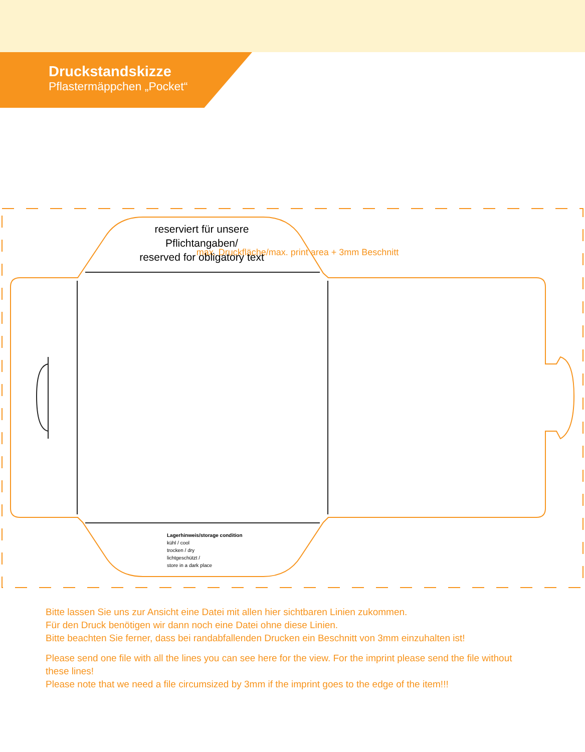Druckstandskizze
Pflastermäppchen „Pocket“
max. Druckfläche/max. print area + 3mm Beschnitt
reserviert für unsere Pflichtangaben/
reserved for obligatory text
Lagerhinweis/storage condition
kühl / cool
trocken / dry
lichtgeschützt /
store in a dark place
Bitte lassen Sie uns zur Ansicht eine Datei mit allen hier sichtbaren Linien zukommen.
Für den Druck benötigen wir dann noch eine Datei ohne diese Linien.
Bitte beachten Sie ferner, dass bei randabfallenden Drucken ein Beschnitt von 3mm einzuhalten ist!
Please send one file with all the lines you can see here for the view. For the imprint please send the file without these lines!
Please note that we need a file circumsized by 3mm if the imprint goes to the edge of the item!!!